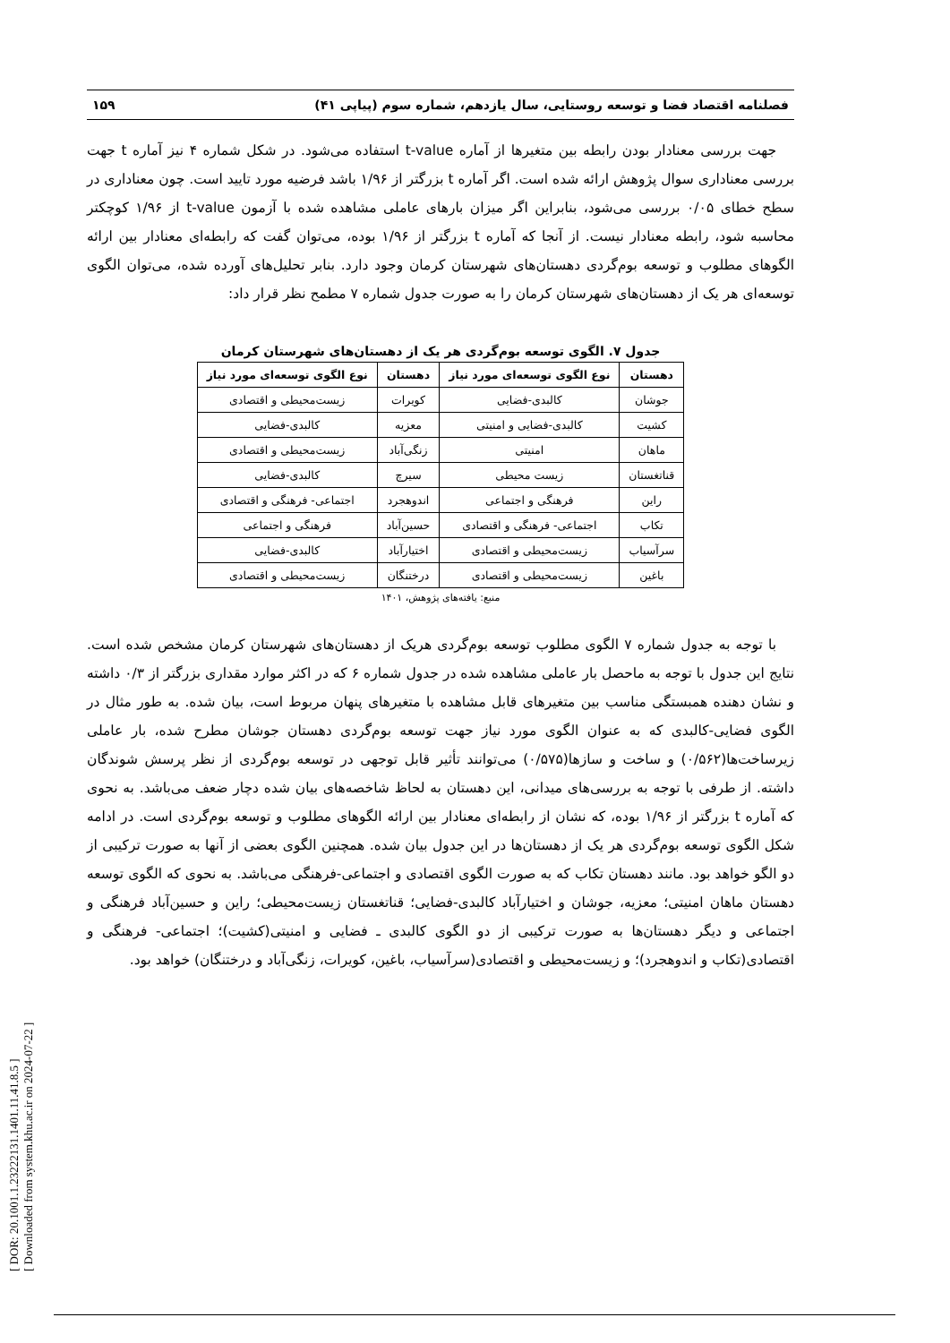[ DOR: 20.1001.1.23222131.1401.11.41.8.5 ]
[ Downloaded from system.khu.ac.ir on 2024-07-22 ]
فصلنامه اقتصاد فضا و توسعه روستایی، سال یازدهم، شماره سوم (پیاپی ۴۱) ۱۵۹
جهت بررسی معنادار بودن رابطه بین متغیرها از آماره t-value استفاده می‌شود. در شکل شماره ۴ نیز آماره t جهت بررسی معناداری سوال پژوهش ارائه شده است. اگر آماره t بزرگتر از ۱/۹۶ باشد فرضیه مورد تایید است. چون معناداری در سطح خطای ۰/۰۵ بررسی می‌شود، بنابراین اگر میزان بارهای عاملی مشاهده شده با آزمون t-value از ۱/۹۶ کوچکتر محاسبه شود، رابطه معنادار نیست. از آنجا که آماره t بزرگتر از ۱/۹۶ بوده، می‌توان گفت که رابطه‌ای معنادار بین ارائه الگوهای مطلوب و توسعه بوم‌گردی دهستان‌های شهرستان کرمان وجود دارد. بنابر تحلیل‌های آورده شده، می‌توان الگوی توسعه‌ای هر یک از دهستان‌های شهرستان کرمان را به صورت جدول شماره ۷ مطمح نظر قرار داد:
جدول ۷. الگوی توسعه بوم‌گردی هر یک از دهستان‌های شهرستان کرمان
| دهستان | نوع الگوی توسعه‌ای مورد نیاز | دهستان | نوع الگوی توسعه‌ای مورد نیاز |
| --- | --- | --- | --- |
| جوشان | کالبدی-فضایی | کویرات | زیست‌محیطی و اقتصادی |
| کشیت | کالبدی-فضایی و امنیتی | معزیه | کالبدی-فضایی |
| ماهان | امنیتی | زنگی‌آباد | زیست‌محیطی و اقتصادی |
| قناتغستان | زیست محیطی | سیرچ | کالبدی-فضایی |
| راین | فرهنگی و اجتماعی | اندوهجرد | اجتماعی- فرهنگی و اقتصادی |
| تکاب | اجتماعی- فرهنگی و اقتصادی | حسین‌آباد | فرهنگی و اجتماعی |
| سرآسیاب | زیست‌محیطی و اقتصادی | اختیارآباد | کالبدی-فضایی |
| باغین | زیست‌محیطی و اقتصادی | درختنگان | زیست‌محیطی و اقتصادی |
منبع: یافته‌های پژوهش، ۱۴۰۱
با توجه به جدول شماره ۷ الگوی مطلوب توسعه بوم‌گردی هریک از دهستان‌های شهرستان کرمان مشخص شده است. نتایج این جدول با توجه به ماحصل بار عاملی مشاهده شده در جدول شماره ۶ که در اکثر موارد مقداری بزرگتر از ۰/۳ داشته و نشان دهنده همبستگی مناسب بین متغیرهای قابل مشاهده با متغیرهای پنهان مربوط است، بیان شده. به طور مثال در الگوی فضایی-کالبدی که به عنوان الگوی مورد نیاز جهت توسعه بوم‌گردی دهستان جوشان مطرح شده، بار عاملی زیرساخت‌ها(۰/۵۶۲) و ساخت و سازها(۰/۵۷۵) می‌توانند تأثیر قابل توجهی در توسعه بوم‌گردی از نظر پرسش شوندگان داشته. از طرفی با توجه به بررسی‌های میدانی، این دهستان به لحاظ شاخصه‌های بیان شده دچار ضعف می‌باشد. به نحوی که آماره t بزرگتر از ۱/۹۶ بوده، که نشان از رابطه‌ای معنادار بین ارائه الگوهای مطلوب و توسعه بوم‌گردی است. در ادامه شکل الگوی توسعه بوم‌گردی هر یک از دهستان‌ها در این جدول بیان شده. همچنین الگوی بعضی از آنها به صورت ترکیبی از دو الگو خواهد بود. مانند دهستان تکاب که به صورت الگوی اقتصادی و اجتماعی-فرهنگی می‌باشد. به نحوی که الگوی توسعه دهستان ماهان امنیتی؛ معزیه، جوشان و اختیارآباد کالبدی-فضایی؛ قناتغستان زیست‌محیطی؛ راین و حسین‌آباد فرهنگی و اجتماعی و دیگر دهستان‌ها به صورت ترکیبی از دو الگوی کالبدی ـ فضایی و امنیتی(کشیت)؛ اجتماعی- فرهنگی و اقتصادی(تکاب و اندوهجرد)؛ و زیست‌محیطی و اقتصادی(سرآسیاب، باغین، کویرات، زنگی‌آباد و درختنگان) خواهد بود.